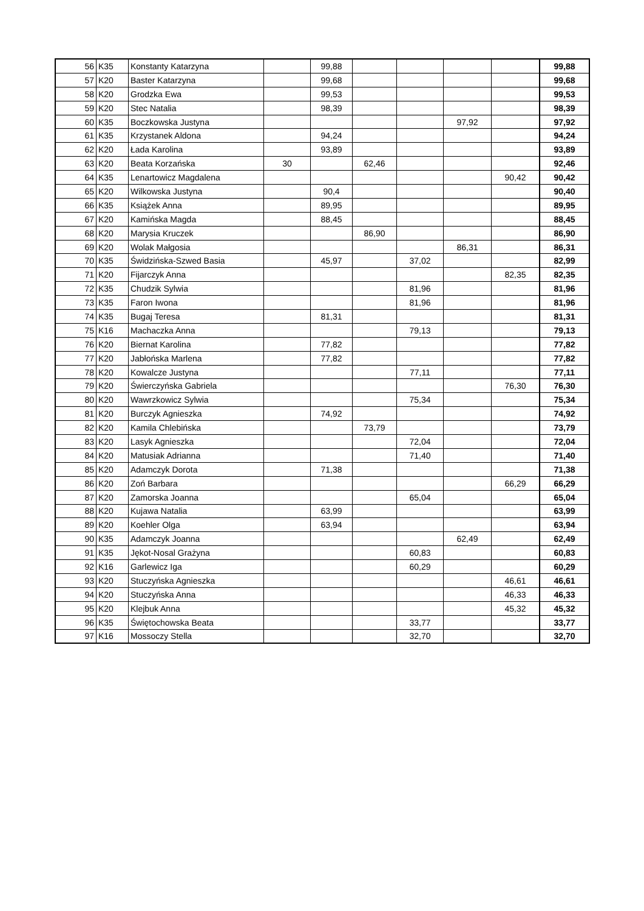| 56 | K35 | Konstanty Katarzyna | | 99,88 | | | | | 99,88 |
| 57 | K20 | Baster Katarzyna | | 99,68 | | | | | 99,68 |
| 58 | K20 | Grodzka Ewa | | 99,53 | | | | | 99,53 |
| 59 | K20 | Stec Natalia | | 98,39 | | | | | 98,39 |
| 60 | K35 | Boczkowska Justyna | | | | | 97,92 | | 97,92 |
| 61 | K35 | Krzystanek Aldona | | 94,24 | | | | | 94,24 |
| 62 | K20 | Łada Karolina | | 93,89 | | | | | 93,89 |
| 63 | K20 | Beata Korzańska | 30 | | 62,46 | | | | 92,46 |
| 64 | K35 | Lenartowicz Magdalena | | | | | | 90,42 | 90,42 |
| 65 | K20 | Wilkowska Justyna | | 90,4 | | | | | 90,40 |
| 66 | K35 | Książek Anna | | 89,95 | | | | | 89,95 |
| 67 | K20 | Kamińska Magda | | 88,45 | | | | | 88,45 |
| 68 | K20 | Marysia Kruczek | | | 86,90 | | | | 86,90 |
| 69 | K20 | Wolak Małgosia | | | | | 86,31 | | 86,31 |
| 70 | K35 | Świdzińska-Szwed Basia | | 45,97 | | 37,02 | | | 82,99 |
| 71 | K20 | Fijarczyk Anna | | | | | | 82,35 | 82,35 |
| 72 | K35 | Chudzik Sylwia | | | | 81,96 | | | 81,96 |
| 73 | K35 | Faron Iwona | | | | 81,96 | | | 81,96 |
| 74 | K35 | Bugaj Teresa | | 81,31 | | | | | 81,31 |
| 75 | K16 | Machaczka Anna | | | | 79,13 | | | 79,13 |
| 76 | K20 | Biernat Karolina | | 77,82 | | | | | 77,82 |
| 77 | K20 | Jabłońska Marlena | | 77,82 | | | | | 77,82 |
| 78 | K20 | Kowalcze Justyna | | | | 77,11 | | | 77,11 |
| 79 | K20 | Świerczyńska Gabriela | | | | | | 76,30 | 76,30 |
| 80 | K20 | Wawrzkowicz Sylwia | | | | 75,34 | | | 75,34 |
| 81 | K20 | Burczyk Agnieszka | | 74,92 | | | | | 74,92 |
| 82 | K20 | Kamila Chlebińska | | | 73,79 | | | | 73,79 |
| 83 | K20 | Lasyk Agnieszka | | | | 72,04 | | | 72,04 |
| 84 | K20 | Matusiak Adrianna | | | | 71,40 | | | 71,40 |
| 85 | K20 | Adamczyk Dorota | | 71,38 | | | | | 71,38 |
| 86 | K20 | Zoń Barbara | | | | | | 66,29 | 66,29 |
| 87 | K20 | Zamorska Joanna | | | | 65,04 | | | 65,04 |
| 88 | K20 | Kujawa Natalia | | 63,99 | | | | | 63,99 |
| 89 | K20 | Koehler Olga | | 63,94 | | | | | 63,94 |
| 90 | K35 | Adamczyk Joanna | | | | | 62,49 | | 62,49 |
| 91 | K35 | Jękot-Nosal Grażyna | | | | 60,83 | | | 60,83 |
| 92 | K16 | Garlewicz Iga | | | | 60,29 | | | 60,29 |
| 93 | K20 | Stuczyńska Agnieszka | | | | | | 46,61 | 46,61 |
| 94 | K20 | Stuczyńska Anna | | | | | | 46,33 | 46,33 |
| 95 | K20 | Klejbuk Anna | | | | | | 45,32 | 45,32 |
| 96 | K35 | Świętochowska Beata | | | | 33,77 | | | 33,77 |
| 97 | K16 | Mossoczy Stella | | | | 32,70 | | | 32,70 |